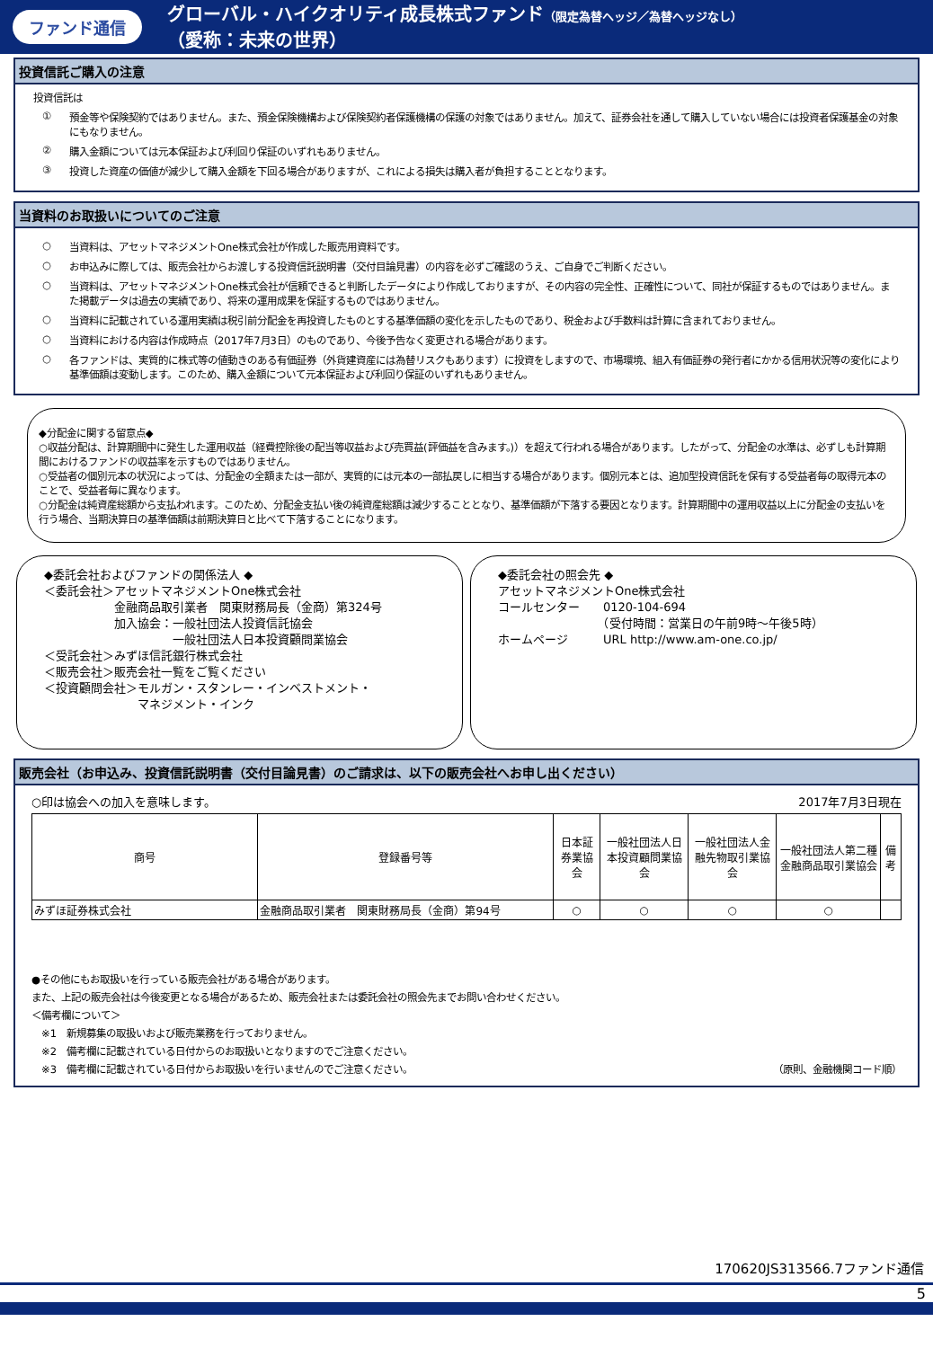ファンド通信
グローバル・ハイクオリティ成長株式ファンド（限定為替ヘッジ／為替ヘッジなし）
（愛称：未来の世界）
投資信託ご購入の注意
投資信託は
① 預金等や保険契約ではありません。また、預金保険機構および保険契約者保護機構の保護の対象ではありません。加えて、証券会社を通して購入していない場合には投資者保護基金の対象にもなりません。
② 購入金額については元本保証および利回り保証のいずれもありません。
③ 投資した資産の価値が減少して購入金額を下回る場合がありますが、これによる損失は購入者が負担することとなります。
当資料のお取扱いについてのご注意
○ 当資料は、アセットマネジメントOne株式会社が作成した販売用資料です。
○ お申込みに際しては、販売会社からお渡しする投資信託説明書（交付目論見書）の内容を必ずご確認のうえ、ご自身でご判断ください。
○ 当資料は、アセットマネジメントOne株式会社が信頼できると判断したデータにより作成しておりますが、その内容の完全性、正確性について、同社が保証するものではありません。また掲載データは過去の実績であり、将来の運用成果を保証するものではありません。
○ 当資料に記載されている運用実績は税引前分配金を再投資したものとする基準価額の変化を示したものであり、税金および手数料は計算に含まれておりません。
○ 当資料における内容は作成時点（2017年7月3日）のものであり、今後予告なく変更される場合があります。
○ 各ファンドは、実質的に株式等の値動きのある有価証券（外貨建資産には為替リスクもあります）に投資をしますので、市場環境、組入有価証券の発行者にかかる信用状況等の変化により基準価額は変動します。このため、購入金額について元本保証および利回り保証のいずれもありません。
◆分配金に関する留意点◆
○収益分配は、計算期間中に発生した運用収益（経費控除後の配当等収益および売買益(評価益を含みます。)）を超えて行われる場合があります。したがって、分配金の水準は、必ずしも計算期間におけるファンドの収益率を示すものではありません。
○受益者の個別元本の状況によっては、分配金の全額または一部が、実質的には元本の一部払戻しに相当する場合があります。個別元本とは、追加型投資信託を保有する受益者毎の取得元本のことで、受益者毎に異なります。
○分配金は純資産総額から支払われます。このため、分配金支払い後の純資産総額は減少することとなり、基準価額が下落する要因となります。計算期間中の運用収益以上に分配金の支払いを行う場合、当期決算日の基準価額は前期決算日と比べて下落することになります。
◆委託会社およびファンドの関係法人 ◆
＜委託会社＞アセットマネジメントOne株式会社
　　　　　　金融商品取引業者　関東財務局長（金商）第324号
　　　　　　加入協会：一般社団法人投資信託協会
　　　　　　　　　　　一般社団法人日本投資顧問業協会
＜受託会社＞みずほ信託銀行株式会社
＜販売会社＞販売会社一覧をご覧ください
＜投資顧問会社＞モルガン・スタンレー・インベストメント・
　　　　　　　　マネジメント・インク
◆委託会社の照会先 ◆
アセットマネジメントOne株式会社
コールセンター　　0120-104-694
　　　　　　　　　（受付時間：営業日の午前9時～午後5時）
ホームページ　　　URL http://www.am-one.co.jp/
販売会社（お申込み、投資信託説明書（交付目論見書）のご請求は、以下の販売会社へお申し出ください）
○印は協会への加入を意味します。 2017年7月3日現在
| 商号 | 登録番号等 | 日本証券業協会 | 一般社団法人日本投資顧問業協会 | 一般社団法人金融先物取引業協会 | 一般社団法人第二種金融商品取引業協会 | 備考 |
| --- | --- | --- | --- | --- | --- | --- |
| みずほ証券株式会社 | 金融商品取引業者 関東財務局長（金商）第94号 | ○ | ○ | ○ | ○ | |
●その他にもお取扱いを行っている販売会社がある場合があります。
また、上記の販売会社は今後変更となる場合があるため、販売会社または委託会社の照会先までお問い合わせください。
＜備考欄について＞
　※1　新規募集の取扱いおよび販売業務を行っておりません。
　※2　備考欄に記載されている日付からのお取扱いとなりますのでご注意ください。
　※3　備考欄に記載されている日付からお取扱いを行いませんのでご注意ください。 （原則、金融機関コード順）
170620JS313566.7ファンド通信
5